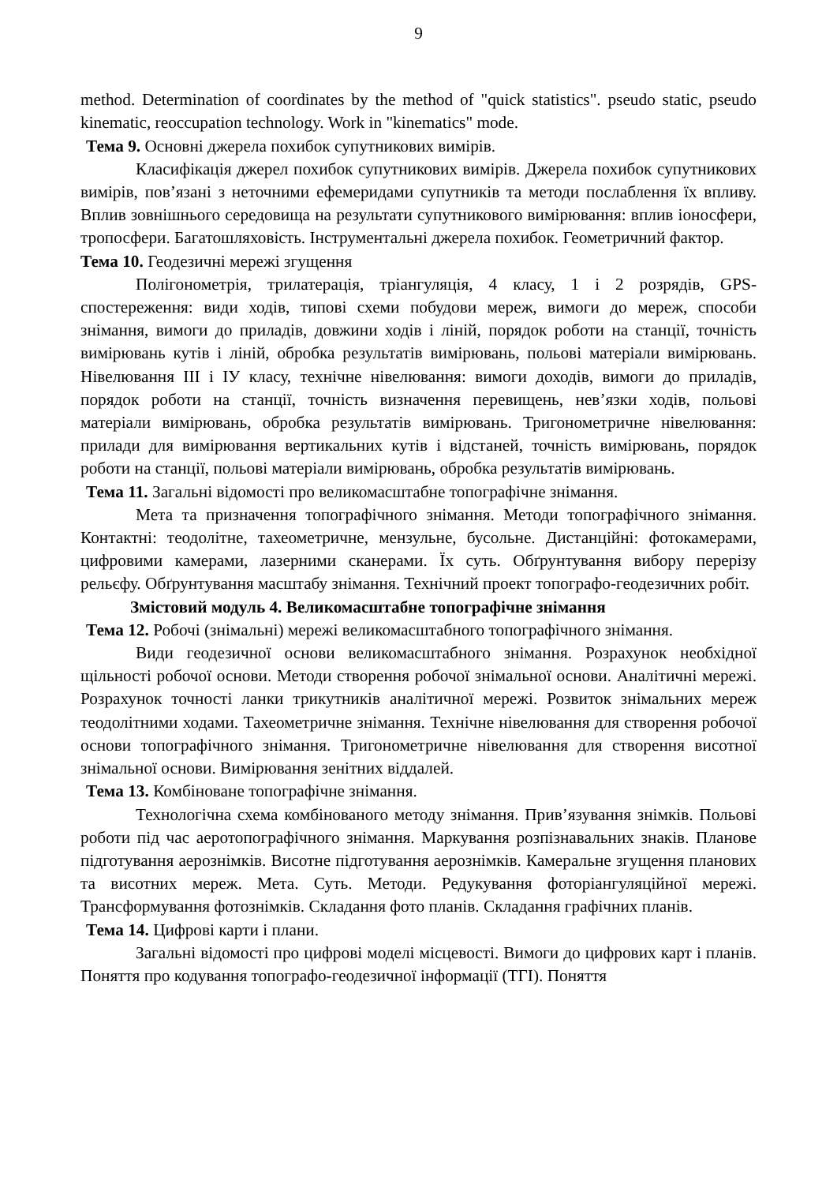9
method. Determination of coordinates by the method of "quick statistics". pseudo static, pseudo kinematic, reoccupation technology. Work in "kinematics" mode.
Тема 9. Основні джерела похибок супутникових вимірів.
Класифікація джерел похибок супутникових вимірів. Джерела похибок супутникових вимірів, пов’язані з неточними ефемеридами супутників та методи послаблення їх впливу. Вплив зовнішнього середовища на результати супутникового вимірювання: вплив іоносфери, тропосфери. Багатошляховість. Інструментальні джерела похибок. Геометричний фактор.
Тема 10. Геодезичні мережі згущення
Полігонометрія, трилатерація, тріангуляція, 4 класу, 1 і 2 розрядів, GPS-спостереження: види ходів, типові схеми побудови мереж, вимоги до мереж, способи знімання, вимоги до приладів, довжини ходів і ліній, порядок роботи на станції, точність вимірювань кутів і ліній, обробка результатів вимірювань, польові матеріали вимірювань. Нівелювання ІІІ і ІУ класу, технічне нівелювання: вимоги доходів, вимоги до приладів, порядок роботи на станції, точність визначення перевищень, нев’язки ходів, польові матеріали вимірювань, обробка результатів вимірювань. Тригонометричне нівелювання: прилади для вимірювання вертикальних кутів і відстаней, точність вимірювань, порядок роботи на станції, польові матеріали вимірювань, обробка результатів вимірювань.
Тема 11. Загальні відомості про великомасштабне топографічне знімання.
Мета та призначення топографічного знімання. Методи топографічного знімання. Контактні: теодолітне, тахеометричне, мензульне, бусольне. Дистанційні: фотокамерами, цифровими камерами, лазерними сканерами. Їх суть. Обґрунтування вибору перерізу рельєфу. Обґрунтування масштабу знімання. Технічний проект топографо-геодезичних робіт.
Змістовий модуль 4. Великомасштабне топографічне знімання
Тема 12. Робочі (знімальні) мережі великомасштабного топографічного знімання.
Види геодезичної основи великомасштабного знімання. Розрахунок необхідної щільності робочої основи. Методи створення робочої знімальної основи. Аналітичні мережі. Розрахунок точності ланки трикутників аналітичної мережі. Розвиток знімальних мереж теодолітними ходами. Тахеометричне знімання. Технічне нівелювання для створення робочої основи топографічного знімання. Тригонометричне нівелювання для створення висотної знімальної основи. Вимірювання зенітних віддалей.
Тема 13. Комбіноване топографічне знімання.
Технологічна схема комбінованого методу знімання. Прив’язування знімків. Польові роботи під час аеротопографічного знімання. Маркування розпізнавальних знаків. Планове підготування аерознімків. Висотне підготування аерознімків. Камеральне згущення планових та висотних мереж. Мета. Суть. Методи. Редукування фоторіангуляційної мережі. Трансформування фотознімків. Складання фото планів. Складання графічних планів.
Тема 14. Цифрові карти і плани.
Загальні відомості про цифрові моделі місцевості. Вимоги до цифрових карт і планів. Поняття про кодування топографо-геодезичної інформації (ТГІ). Поняття